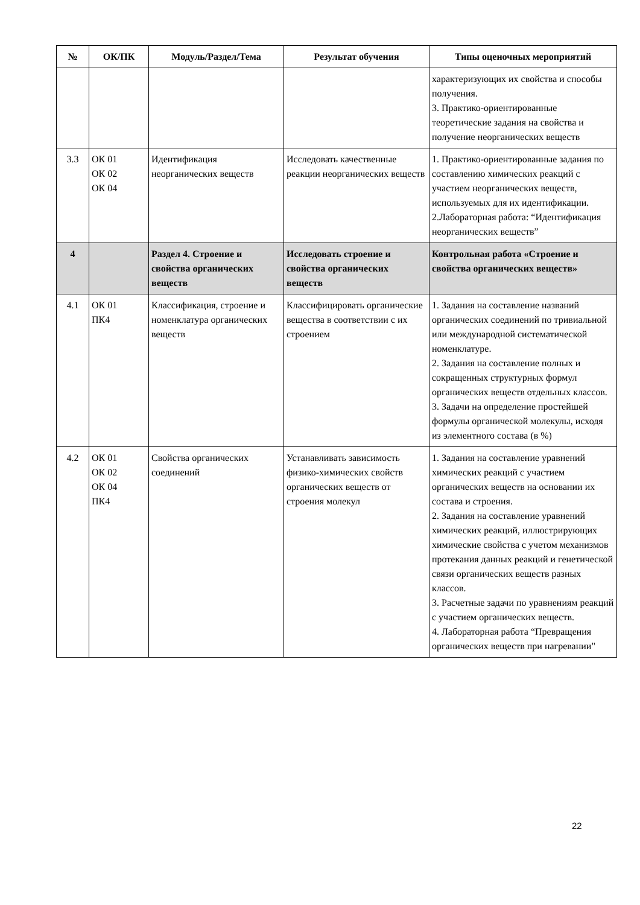| № | ОК/ПК | Модуль/Раздел/Тема | Результат обучения | Типы оценочных мероприятий |
| --- | --- | --- | --- | --- |
| | | | | характеризующих их свойства и способы получения. 3. Практико-ориентированные теоретические задания на свойства и получение неорганических веществ |
| 3.3 | ОК 01 ОК 02 ОК 04 | Идентификация неорганических веществ | Исследовать качественные реакции неорганических веществ | 1. Практико-ориентированные задания по составлению химических реакций с участием неорганических веществ, используемых для их идентификации. 2.Лабораторная работа: “Идентификация неорганических веществ” |
| 4 | | Раздел 4. Строение и свойства органических веществ | Исследовать строение и свойства органических веществ | Контрольная работа «Строение и свойства органических веществ» |
| 4.1 | ОК 01 ПК4 | Классификация, строение и номенклатура органических веществ | Классифицировать органические вещества в соответствии с их строением | 1. Задания на составление названий органических соединений по тривиальной или международной систематической номенклатуре. 2. Задания на составление полных и сокращенных структурных формул органических веществ отдельных классов. 3. Задачи на определение простейшей формулы органической молекулы, исходя из элементного состава (в %) |
| 4.2 | ОК 01 ОК 02 ОК 04 ПК4 | Свойства органических соединений | Устанавливать зависимость физико-химических свойств органических веществ от строения молекул | 1. Задания на составление уравнений химических реакций с участием органических веществ на основании их состава и строения. 2. Задания на составление уравнений химических реакций, иллюстрирующих химические свойства с учетом механизмов протекания данных реакций и генетической связи органических веществ разных классов. 3. Расчетные задачи по уравнениям реакций с участием органических веществ. 4. Лабораторная работа “Превращения органических веществ при нагревании" |
22